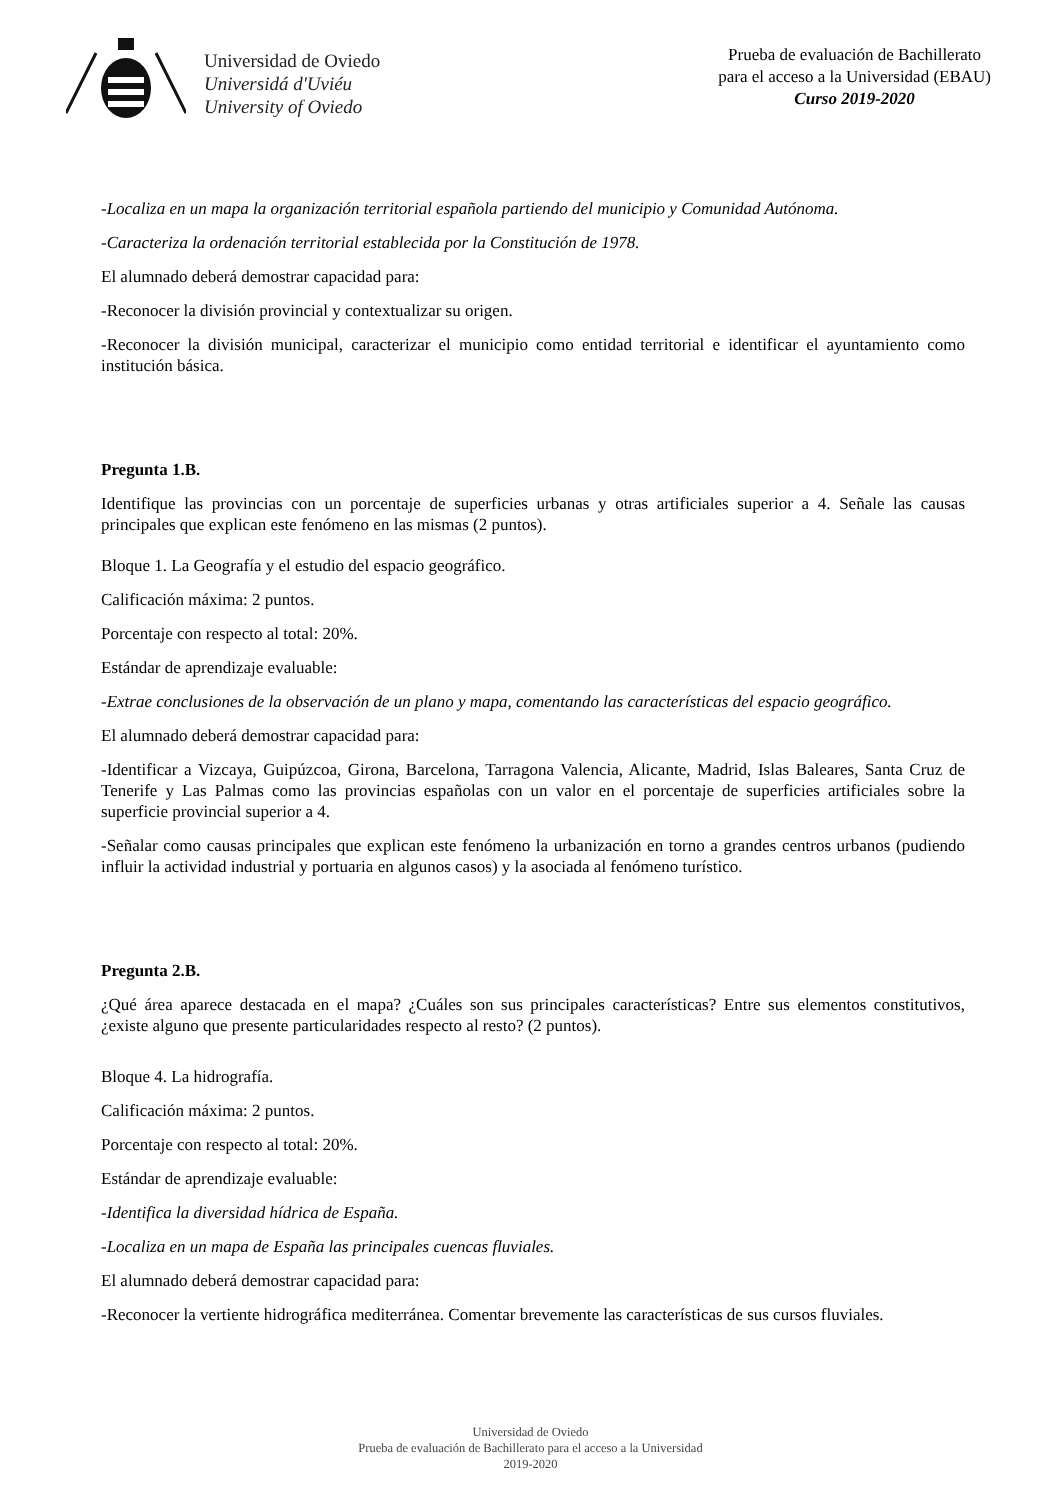Universidad de Oviedo
Universidá d'Uviéu
University of Oviedo
Prueba de evaluación de Bachillerato
para el acceso a la Universidad (EBAU)
Curso 2019-2020
-Localiza en un mapa la organización territorial española partiendo del municipio y Comunidad Autónoma.
-Caracteriza la ordenación territorial establecida por la Constitución de 1978.
El alumnado deberá demostrar capacidad para:
-Reconocer la división provincial y contextualizar su origen.
-Reconocer la división municipal, caracterizar el municipio como entidad territorial e identificar el ayuntamiento como institución básica.
Pregunta 1.B.
Identifique las provincias con un porcentaje de superficies urbanas y otras artificiales superior a 4. Señale las causas principales que explican este fenómeno en las mismas (2 puntos).
Bloque 1. La Geografía y el estudio del espacio geográfico.
Calificación máxima: 2 puntos.
Porcentaje con respecto al total: 20%.
Estándar de aprendizaje evaluable:
-Extrae conclusiones de la observación de un plano y mapa, comentando las características del espacio geográfico.
El alumnado deberá demostrar capacidad para:
-Identificar a Vizcaya, Guipúzcoa, Girona, Barcelona, Tarragona Valencia, Alicante, Madrid, Islas Baleares, Santa Cruz de Tenerife y Las Palmas como las provincias españolas con un valor en el porcentaje de superficies artificiales sobre la superficie provincial superior a 4.
-Señalar como causas principales que explican este fenómeno la urbanización en torno a grandes centros urbanos (pudiendo influir la actividad industrial y portuaria en algunos casos) y la asociada al fenómeno turístico.
Pregunta 2.B.
¿Qué área aparece destacada en el mapa? ¿Cuáles son sus principales características? Entre sus elementos constitutivos, ¿existe alguno que presente particularidades respecto al resto? (2 puntos).
Bloque 4. La hidrografía.
Calificación máxima: 2 puntos.
Porcentaje con respecto al total: 20%.
Estándar de aprendizaje evaluable:
-Identifica la diversidad hídrica de España.
-Localiza en un mapa de España las principales cuencas fluviales.
El alumnado deberá demostrar capacidad para:
-Reconocer la vertiente hidrográfica mediterránea. Comentar brevemente las características de sus cursos fluviales.
Universidad de Oviedo
Prueba de evaluación de Bachillerato para el acceso a la Universidad
2019-2020